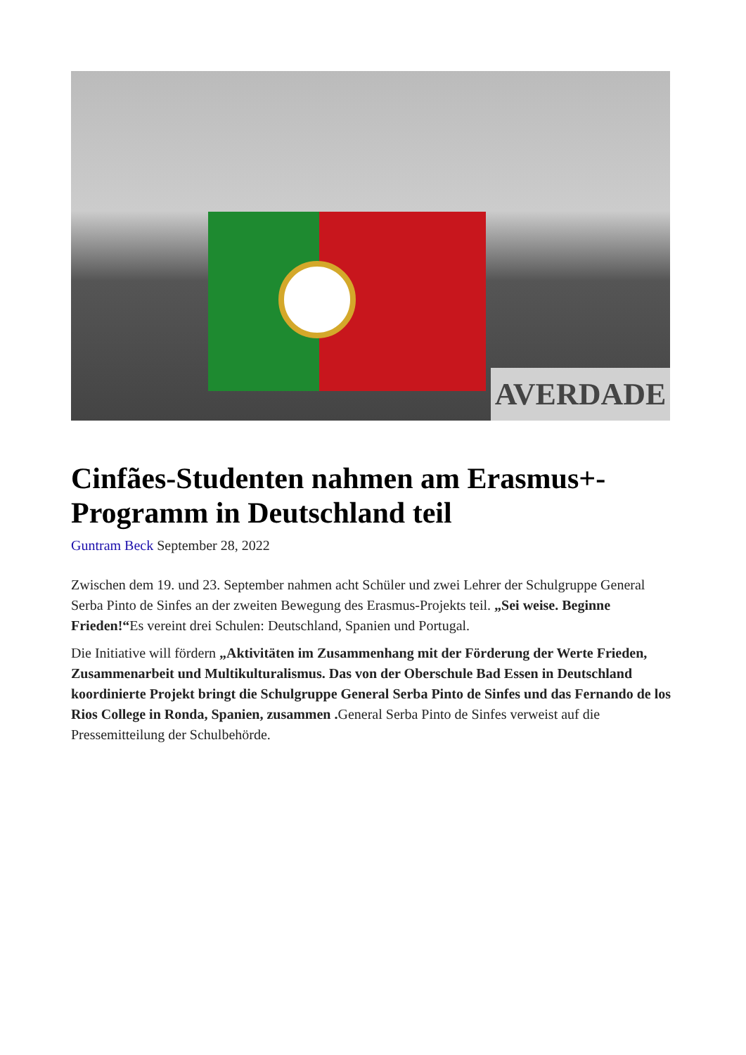AVERDADE
Cinfães-Studenten nahmen am Erasmus+-Programm in Deutschland teil
Guntram Beck September 28, 2022
Zwischen dem 19. und 23. September nahmen acht Schüler und zwei Lehrer der Schulgruppe General Serba Pinto de Sinfes an der zweiten Bewegung des Erasmus-Projekts teil. „Sei weise. Beginne Frieden!“Es vereint drei Schulen: Deutschland, Spanien und Portugal.
Die Initiative will fördern „Aktivitäten im Zusammenhang mit der Förderung der Werte Frieden, Zusammenarbeit und Multikulturalismus. Das von der Oberschule Bad Essen in Deutschland koordinierte Projekt bringt die Schulgruppe General Serba Pinto de Sinfes und das Fernando de los Rios College in Ronda, Spanien, zusammen . General Serba Pinto de Sinfes verweist auf die Pressemitteilung der Schulbehörde.